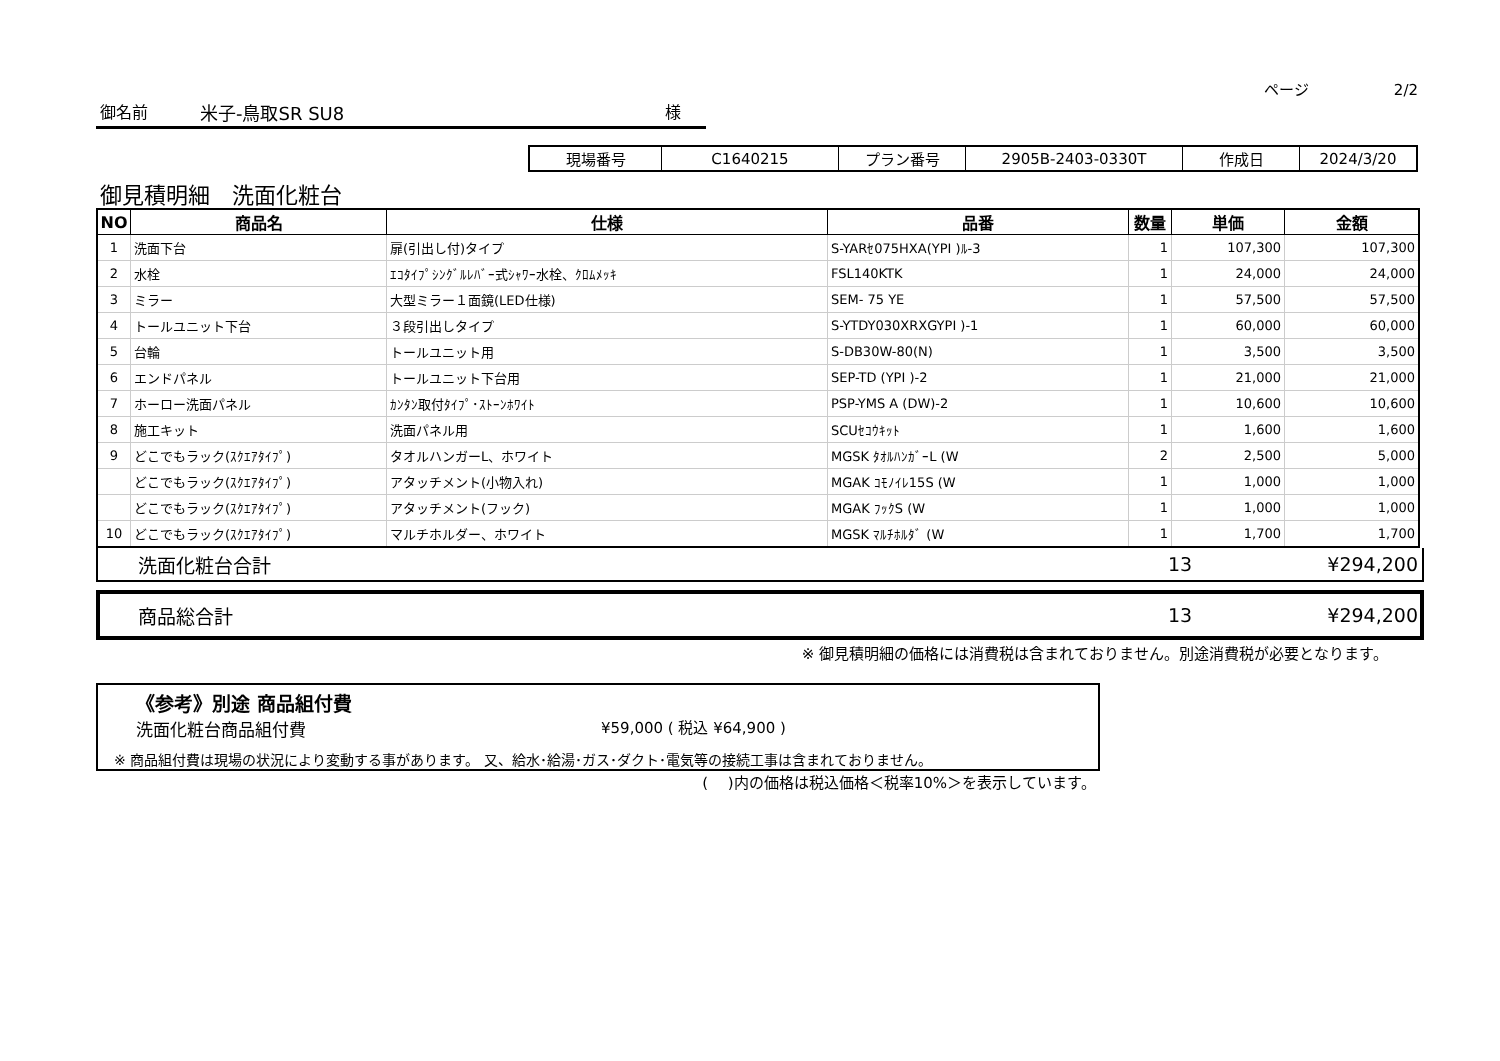ページ 2/2
御名前 米子-鳥取SR SU8 様
| 現場番号 | C1640215 | プラン番号 | 2905B-2403-0330T | 作成日 | 2024/3/20 |
御見積明細　洗面化粧台
| NO | 商品名 | 仕様 | 品番 | 数量 | 単価 | 金額 |
| --- | --- | --- | --- | --- | --- | --- |
| 1 | 洗面下台 | 扉(引出し付)タイプ | S-YARｾ075HXA(YPI )ﾙ-3 | 1 | 107,300 | 107,300 |
| 2 | 水栓 | ｴｺﾀｲﾌﾟｼﾝｸﾞﾙﾚﾊﾞｰ式ｼｬﾜｰ水栓、ｸﾛﾑﾒｯｷ | FSL140KTK | 1 | 24,000 | 24,000 |
| 3 | ミラー | 大型ミラー１面鏡(LED仕様) | SEM- 75 YE | 1 | 57,500 | 57,500 |
| 4 | トールユニット下台 | ３段引出しタイプ | S-YTDY030XRXGYPI )-1 | 1 | 60,000 | 60,000 |
| 5 | 台輪 | トールユニット用 | S-DB30W-80(N) | 1 | 3,500 | 3,500 |
| 6 | エンドパネル | トールユニット下台用 | SEP-TD (YPI )-2 | 1 | 21,000 | 21,000 |
| 7 | ホーロー洗面パネル | ｶﾝﾀﾝ取付ﾀｲﾌﾟ･ｽﾄｰﾝﾎﾜｲﾄ | PSP-YMS A (DW)-2 | 1 | 10,600 | 10,600 |
| 8 | 施工キット | 洗面パネル用 | SCUｾｺｳｷｯﾄ | 1 | 1,600 | 1,600 |
| 9 | どこでもラック(ｽｸｴｱﾀｲﾌﾟ) | タオルハンガーL、ホワイト | MGSK ﾀｵﾙﾊﾝｶﾞｰL (W | 2 | 2,500 | 5,000 |
| | どこでもラック(ｽｸｴｱﾀｲﾌﾟ) | アタッチメント(小物入れ) | MGAK ｺﾓﾉｲﾚ15S (W | 1 | 1,000 | 1,000 |
| | どこでもラック(ｽｸｴｱﾀｲﾌﾟ) | アタッチメント(フック) | MGAK ﾌｯｸS (W | 1 | 1,000 | 1,000 |
| 10 | どこでもラック(ｽｸｴｱﾀｲﾌﾟ) | マルチホルダー、ホワイト | MGSK ﾏﾙﾁﾎﾙﾀﾞ (W | 1 | 1,700 | 1,700 |
洗面化粧台合計 13 ¥294,200
商品総合計 13 ¥294,200
※ 御見積明細の価格には消費税は含まれておりません。別途消費税が必要となります。
《参考》別途 商品組付費
洗面化粧台商品組付費 ¥59,000 ( 税込 ¥64,900 )
※ 商品組付費は現場の状況により変動する事があります。 又、給水･給湯･ガス･ダクト･電気等の接続工事は含まれておりません。
(　 )内の価格は税込価格＜税率10%＞を表示しています。